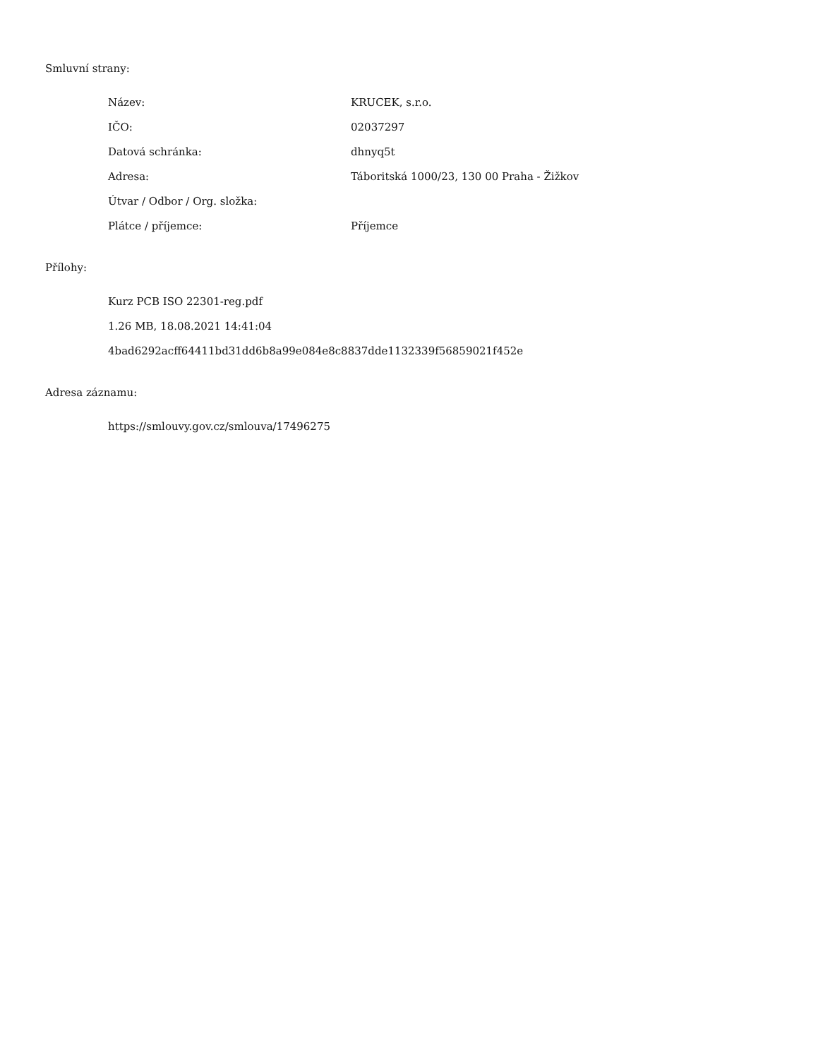Smluvní strany:
| Název: | KRUCEK, s.r.o. |
| IČO: | 02037297 |
| Datová schránka: | dhnyq5t |
| Adresa: | Táboritská 1000/23, 130 00 Praha - Žižkov |
| Útvar / Odbor / Org. složka: | |
| Plátce / příjemce: | Příjemce |
Přílohy:
Kurz PCB ISO 22301-reg.pdf
1.26 MB, 18.08.2021 14:41:04
4bad6292acff64411bd31dd6b8a99e084e8c8837dde1132339f56859021f452e
Adresa záznamu:
https://smlouvy.gov.cz/smlouva/17496275